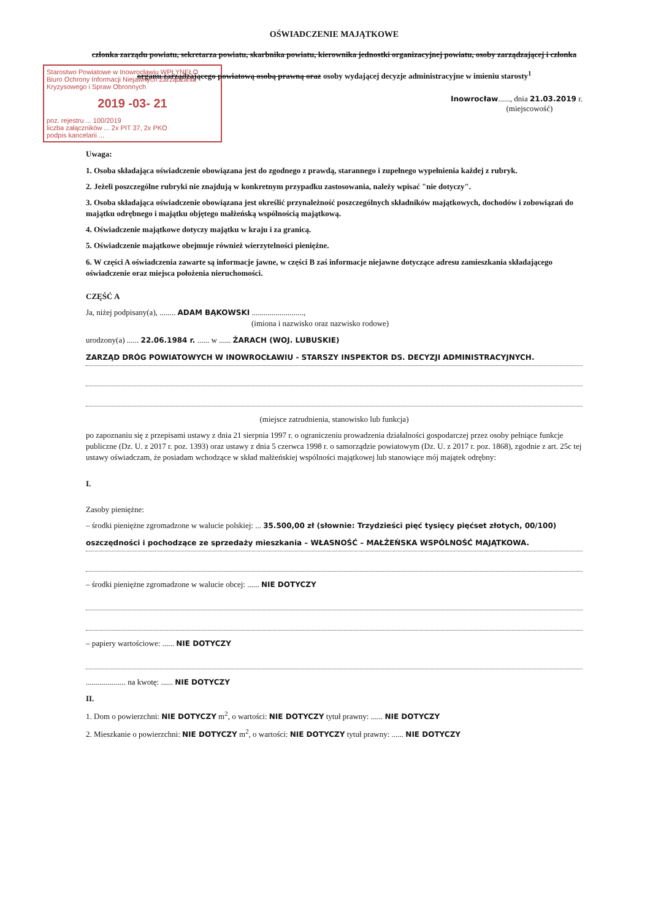OŚWIADCZENIE MAJĄTKOWE
członka zarządu powiatu, sekretarza powiatu, skarbnika powiatu, kierownika jednostki organizacyjnej powiatu, osoby zarządzającej i członka organu zarządzającego powiatową osobą prawną oraz osoby wydającej decyzje administracyjne w imieniu starosty<sup>1</sup>
Inowrocław......, dnia 21.03.2019 r.
(miejscowość)
Starostwo Powiatowe w Inowrocławiu WPŁYNĘŁO
Biuro Ochrony Informacji Niejawnych Zarządzania Kryzysowego i Spraw Obronnych
2019 -03- 21
poz. rejestru ... 100/2019
liczba załączników ... 2x PIT 37, 2x PKO
podpis kancelarii ...
Uwaga:
1. Osoba składająca oświadczenie obowiązana jest do zgodnego z prawdą, starannego i zupełnego wypełnienia każdej z rubryk.
2. Jeżeli poszczególne rubryki nie znajdują w konkretnym przypadku zastosowania, należy wpisać "nie dotyczy".
3. Osoba składająca oświadczenie obowiązana jest określić przynależność poszczególnych składników majątkowych, dochodów i zobowiązań do majątku odrębnego i majątku objętego małżeńską wspólnością majątkową.
4. Oświadczenie majątkowe dotyczy majątku w kraju i za granicą.
5. Oświadczenie majątkowe obejmuje również wierzytelności pieniężne.
6. W części A oświadczenia zawarte są informacje jawne, w części B zaś informacje niejawne dotyczące adresu zamieszkania składającego oświadczenie oraz miejsca położenia nieruchomości.
CZĘŚĆ A
Ja, niżej podpisany(a), ........ ADAM BĄKOWSKI ..........................,
(imiona i nazwisko oraz nazwisko rodowe)
urodzony(a) ...... 22.06.1984 r. ...... w ...... ŻARACH (WOJ. LUBUSKIE)
ZARZĄD DRÓG POWIATOWYCH W INOWROCŁAWIU - STARSZY INSPEKTOR DS. DECYZJI ADMINISTRACYJNYCH.
(miejsce zatrudnienia, stanowisko lub funkcja)
po zapoznaniu się z przepisami ustawy z dnia 21 sierpnia 1997 r. o ograniczeniu prowadzenia działalności gospodarczej przez osoby pełniące funkcje publiczne (Dz. U. z 2017 r. poz. 1393) oraz ustawy z dnia 5 czerwca 1998 r. o samorządzie powiatowym (Dz. U. z 2017 r. poz. 1868), zgodnie z art. 25c tej ustawy oświadczam, że posiadam wchodzące w skład małżeńskiej wspólności majątkowej lub stanowiące mój majątek odrębny:
I.
Zasoby pieniężne:
– środki pieniężne zgromadzone w walucie polskiej: ... 35.500,00 zł (słownie: Trzydzieści pięć tysięcy pięćset złotych, 00/100)
oszczędności i pochodzące ze sprzedaży mieszkania – WŁASNOŚĆ – MAŁŻEŃSKA WSPÓLNOŚĆ MAJĄTKOWA.
– środki pieniężne zgromadzone w walucie obcej: ...... NIE DOTYCZY
– papiery wartościowe: ...... NIE DOTYCZY
.................... na kwotę: ...... NIE DOTYCZY
II.
1. Dom o powierzchni: NIE DOTYCZY m<sup>2</sup>, o wartości: NIE DOTYCZY tytuł prawny: ...... NIE DOTYCZY
2. Mieszkanie o powierzchni: NIE DOTYCZY m<sup>2</sup>, o wartości: NIE DOTYCZY tytuł prawny: ...... NIE DOTYCZY